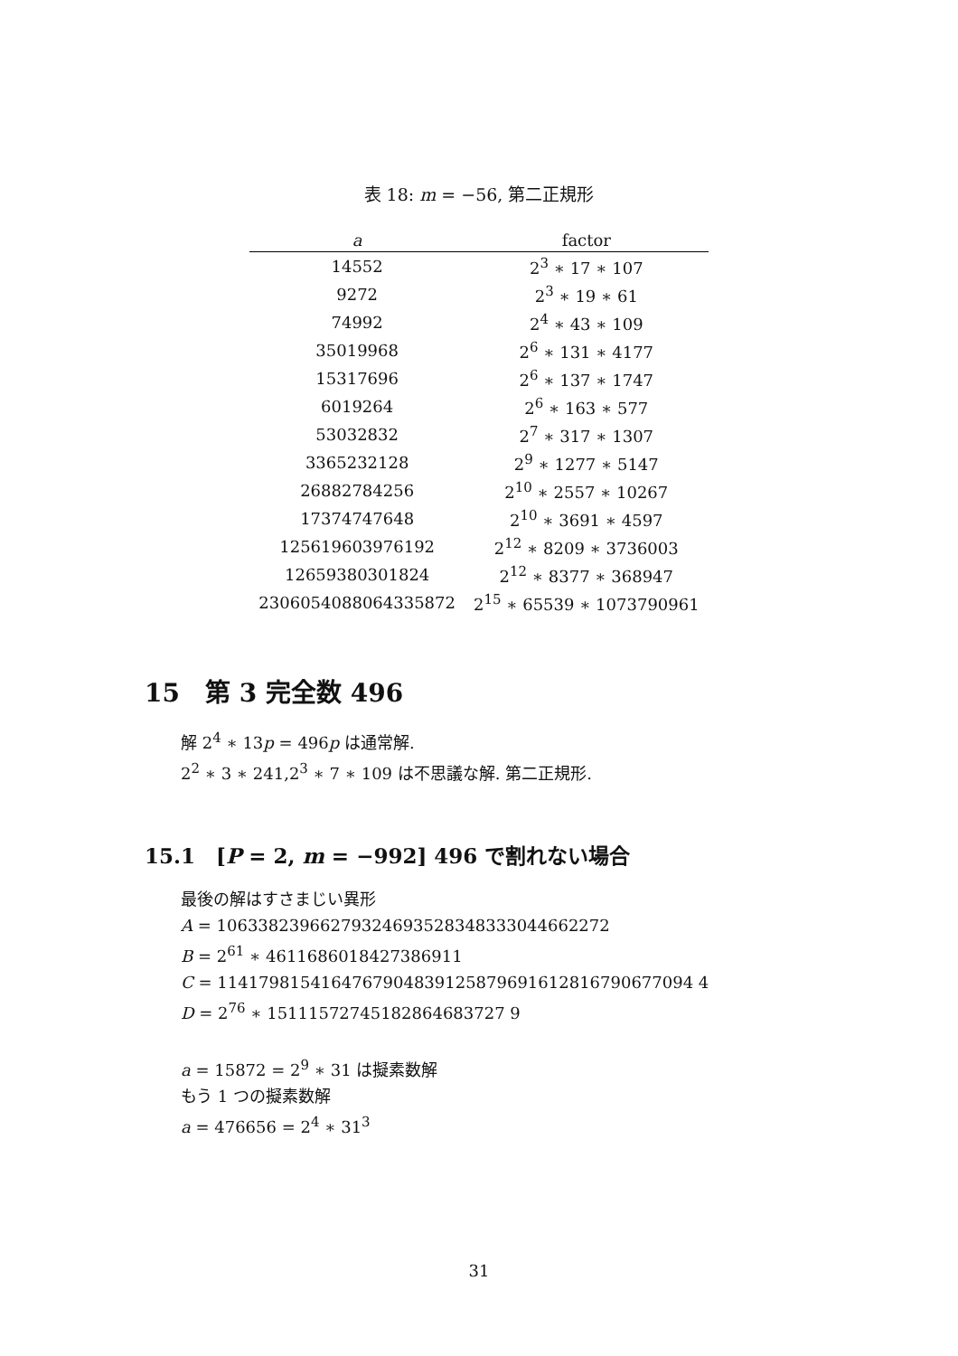表 18: m = −56, 第二正規形
| a | factor |
| --- | --- |
| 14552 | 2<sup>3</sup> ∗ 17 ∗ 107 |
| 9272 | 2<sup>3</sup> ∗ 19 ∗ 61 |
| 74992 | 2<sup>4</sup> ∗ 43 ∗ 109 |
| 35019968 | 2<sup>6</sup> ∗ 131 ∗ 4177 |
| 15317696 | 2<sup>6</sup> ∗ 137 ∗ 1747 |
| 6019264 | 2<sup>6</sup> ∗ 163 ∗ 577 |
| 53032832 | 2<sup>7</sup> ∗ 317 ∗ 1307 |
| 3365232128 | 2<sup>9</sup> ∗ 1277 ∗ 5147 |
| 26882784256 | 2<sup>10</sup> ∗ 2557 ∗ 10267 |
| 17374747648 | 2<sup>10</sup> ∗ 3691 ∗ 4597 |
| 125619603976192 | 2<sup>12</sup> ∗ 8209 ∗ 3736003 |
| 12659380301824 | 2<sup>12</sup> ∗ 8377 ∗ 368947 |
| 2306054088064335872 | 2<sup>15</sup> ∗ 65539 ∗ 1073790961 |
15　第 3 完全数 496
解 2<sup>4</sup> ∗ 13p = 496p は通常解.
2<sup>2</sup> ∗ 3 ∗ 241,2<sup>3</sup> ∗ 7 ∗ 109 は不思議な解. 第二正規形.
15.1　[P = 2, m = −992] 496 で割れない場合
最後の解はすさまじい異形
A = 10633823966279324693528348333044662272
B = 2<sup>61</sup> ∗ 4611686018427386911
C = 1141798154164767904839125879691612816790677094 4
D = 2<sup>76</sup> ∗ 15111572745182864683727 9
a = 15872 = 2<sup>9</sup> ∗ 31 は擬素数解
もう 1 つの擬素数解
a = 476656 = 2<sup>4</sup> ∗ 31<sup>3</sup>
31